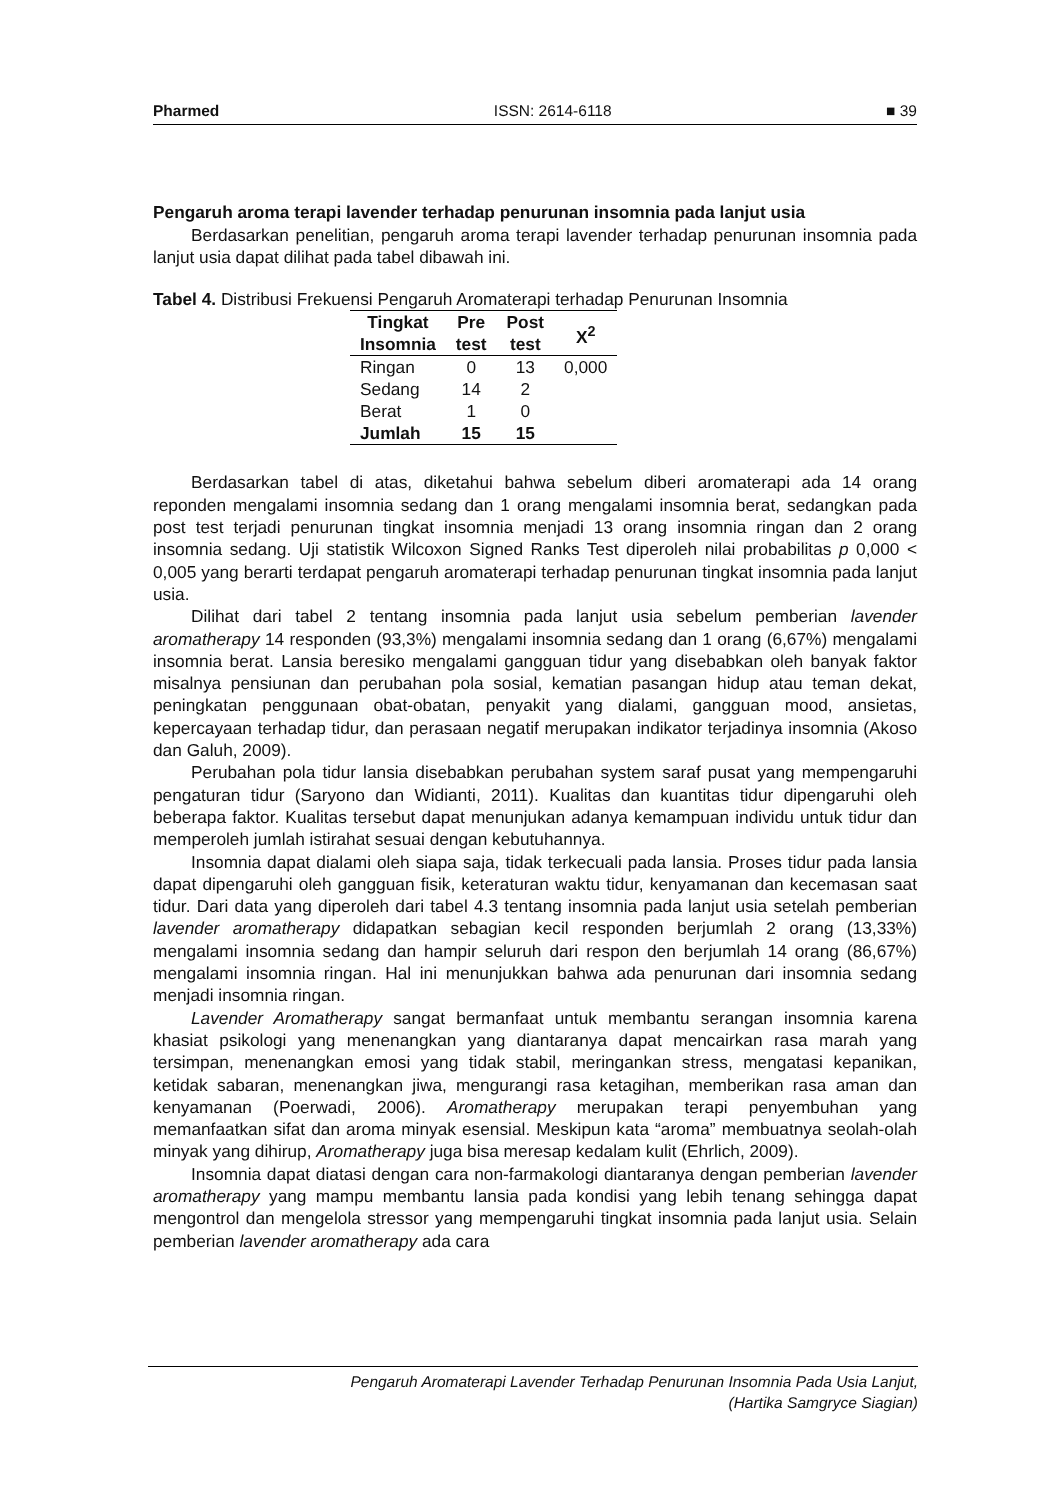Pharmed ISSN: 2614-6118 ■ 39
Pengaruh aroma terapi lavender terhadap penurunan insomnia pada lanjut usia
Berdasarkan penelitian, pengaruh aroma terapi lavender terhadap penurunan insomnia pada lanjut usia dapat dilihat pada tabel dibawah ini.
Tabel 4. Distribusi Frekuensi Pengaruh Aromaterapi terhadap Penurunan Insomnia
| Tingkat Insomnia | Pre test | Post test | X<sup>2</sup> |
| --- | --- | --- | --- |
| Ringan | 0 | 13 | 0,000 |
| Sedang | 14 | 2 | |
| Berat | 1 | 0 | |
| Jumlah | 15 | 15 | |
Berdasarkan tabel di atas, diketahui bahwa sebelum diberi aromaterapi ada 14 orang reponden mengalami insomnia sedang dan 1 orang mengalami insomnia berat, sedangkan pada post test terjadi penurunan tingkat insomnia menjadi 13 orang insomnia ringan dan 2 orang insomnia sedang. Uji statistik Wilcoxon Signed Ranks Test diperoleh nilai probabilitas p 0,000 < 0,005 yang berarti terdapat pengaruh aromaterapi terhadap penurunan tingkat insomnia pada lanjut usia.
Dilihat dari tabel 2 tentang insomnia pada lanjut usia sebelum pemberian lavender aromatherapy 14 responden (93,3%) mengalami insomnia sedang dan 1 orang (6,67%) mengalami insomnia berat. Lansia beresiko mengalami gangguan tidur yang disebabkan oleh banyak faktor misalnya pensiunan dan perubahan pola sosial, kematian pasangan hidup atau teman dekat, peningkatan penggunaan obat-obatan, penyakit yang dialami, gangguan mood, ansietas, kepercayaan terhadap tidur, dan perasaan negatif merupakan indikator terjadinya insomnia (Akoso dan Galuh, 2009).
Perubahan pola tidur lansia disebabkan perubahan system saraf pusat yang mempengaruhi pengaturan tidur (Saryono dan Widianti, 2011). Kualitas dan kuantitas tidur dipengaruhi oleh beberapa faktor. Kualitas tersebut dapat menunjukan adanya kemampuan individu untuk tidur dan memperoleh jumlah istirahat sesuai dengan kebutuhannya.
Insomnia dapat dialami oleh siapa saja, tidak terkecuali pada lansia. Proses tidur pada lansia dapat dipengaruhi oleh gangguan fisik, keteraturan waktu tidur, kenyamanan dan kecemasan saat tidur. Dari data yang diperoleh dari tabel 4.3 tentang insomnia pada lanjut usia setelah pemberian lavender aromatherapy didapatkan sebagian kecil responden berjumlah 2 orang (13,33%) mengalami insomnia sedang dan hampir seluruh dari respon den berjumlah 14 orang (86,67%) mengalami insomnia ringan. Hal ini menunjukkan bahwa ada penurunan dari insomnia sedang menjadi insomnia ringan.
Lavender Aromatherapy sangat bermanfaat untuk membantu serangan insomnia karena khasiat psikologi yang menenangkan yang diantaranya dapat mencairkan rasa marah yang tersimpan, menenangkan emosi yang tidak stabil, meringankan stress, mengatasi kepanikan, ketidak sabaran, menenangkan jiwa, mengurangi rasa ketagihan, memberikan rasa aman dan kenyamanan (Poerwadi, 2006). Aromatherapy merupakan terapi penyembuhan yang memanfaatkan sifat dan aroma minyak esensial. Meskipun kata “aroma” membuatnya seolah-olah minyak yang dihirup, Aromatherapy juga bisa meresap kedalam kulit (Ehrlich, 2009).
Insomnia dapat diatasi dengan cara non-farmakologi diantaranya dengan pemberian lavender aromatherapy yang mampu membantu lansia pada kondisi yang lebih tenang sehingga dapat mengontrol dan mengelola stressor yang mempengaruhi tingkat insomnia pada lanjut usia. Selain pemberian lavender aromatherapy ada cara
Pengaruh Aromaterapi Lavender Terhadap Penurunan Insomnia Pada Usia Lanjut,
(Hartika Samgryce Siagian)